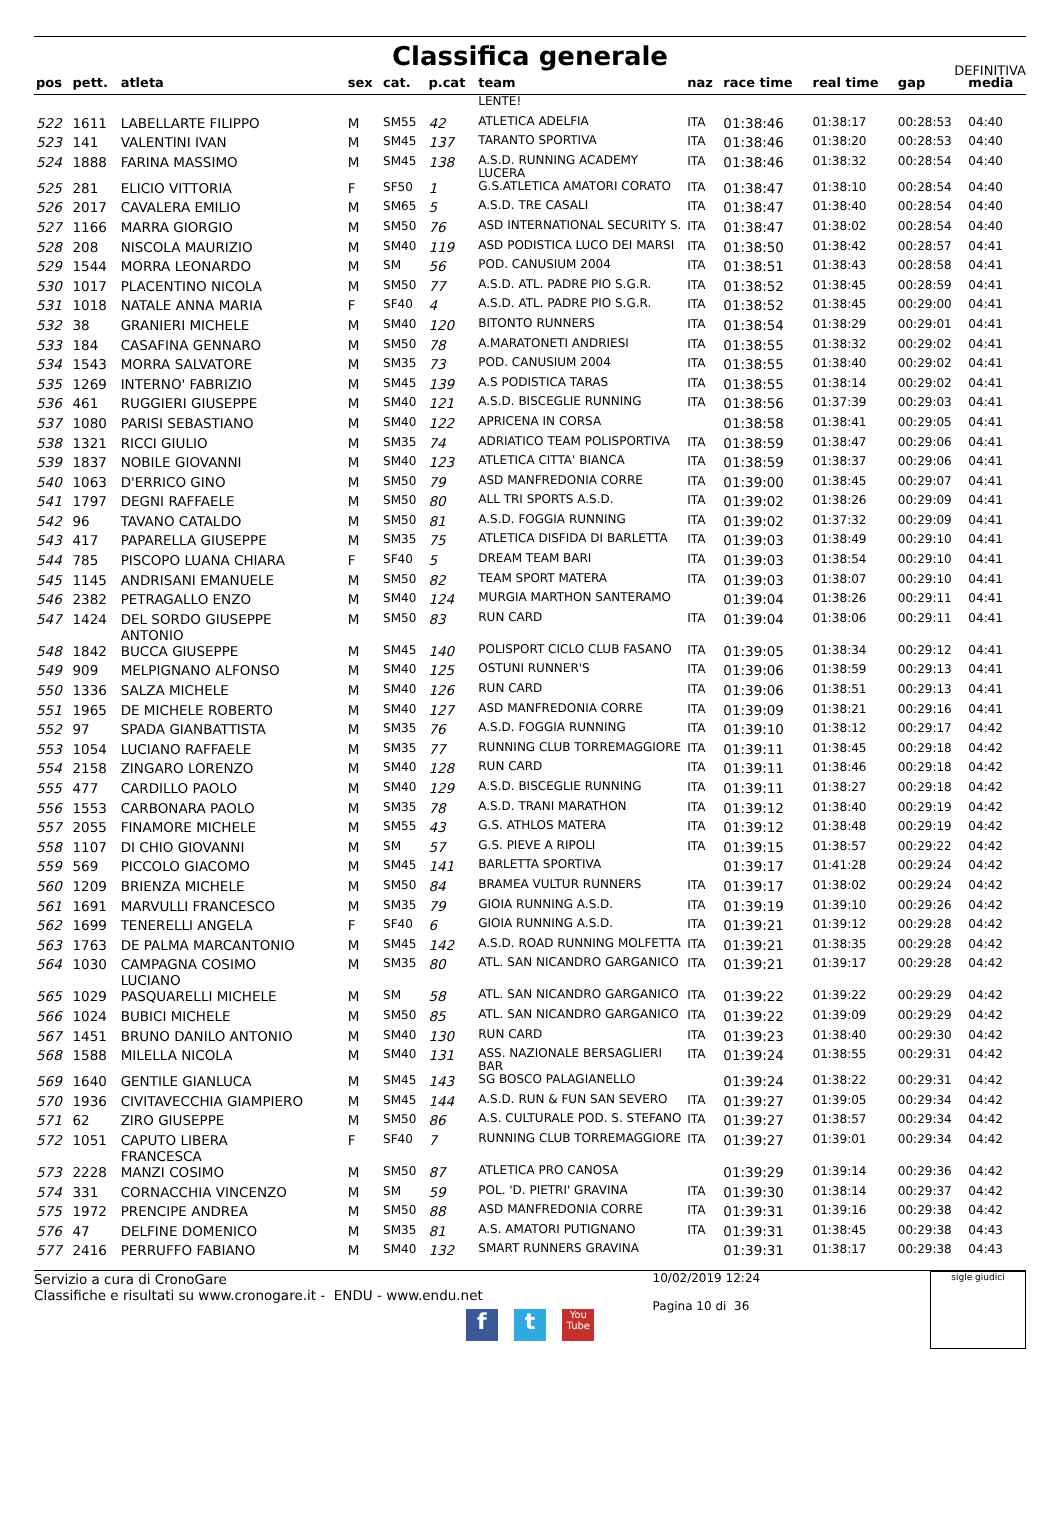Classifica generale
DEFINITIVA
| pos | pett. | atleta | sex | cat. | p.cat | team | naz | race time | real time | gap | media |
| --- | --- | --- | --- | --- | --- | --- | --- | --- | --- | --- | --- |
| | | | | | | LENTE! | | | | | |
| 522 | 1611 | LABELLARTE FILIPPO | M | SM55 | 42 | ATLETICA ADELFIA | ITA | 01:38:46 | 01:38:17 | 00:28:53 | 04:40 |
| 523 | 141 | VALENTINI IVAN | M | SM45 | 137 | TARANTO SPORTIVA | ITA | 01:38:46 | 01:38:20 | 00:28:53 | 04:40 |
| 524 | 1888 | FARINA MASSIMO | M | SM45 | 138 | A.S.D. RUNNING ACADEMY LUCERA | ITA | 01:38:46 | 01:38:32 | 00:28:54 | 04:40 |
| 525 | 281 | ELICIO VITTORIA | F | SF50 | 1 | G.S.ATLETICA AMATORI CORATO | ITA | 01:38:47 | 01:38:10 | 00:28:54 | 04:40 |
| 526 | 2017 | CAVALERA EMILIO | M | SM65 | 5 | A.S.D. TRE CASALI | ITA | 01:38:47 | 01:38:40 | 00:28:54 | 04:40 |
| 527 | 1166 | MARRA GIORGIO | M | SM50 | 76 | ASD INTERNATIONAL SECURITY S. | ITA | 01:38:47 | 01:38:02 | 00:28:54 | 04:40 |
| 528 | 208 | NISCOLA MAURIZIO | M | SM40 | 119 | ASD PODISTICA LUCO DEI MARSI | ITA | 01:38:50 | 01:38:42 | 00:28:57 | 04:41 |
| 529 | 1544 | MORRA LEONARDO | M | SM | 56 | POD. CANUSIUM 2004 | ITA | 01:38:51 | 01:38:43 | 00:28:58 | 04:41 |
| 530 | 1017 | PLACENTINO NICOLA | M | SM50 | 77 | A.S.D. ATL. PADRE PIO S.G.R. | ITA | 01:38:52 | 01:38:45 | 00:28:59 | 04:41 |
| 531 | 1018 | NATALE ANNA MARIA | F | SF40 | 4 | A.S.D. ATL. PADRE PIO S.G.R. | ITA | 01:38:52 | 01:38:45 | 00:29:00 | 04:41 |
| 532 | 38 | GRANIERI MICHELE | M | SM40 | 120 | BITONTO RUNNERS | ITA | 01:38:54 | 01:38:29 | 00:29:01 | 04:41 |
| 533 | 184 | CASAFINA GENNARO | M | SM50 | 78 | A.MARATONETI ANDRIESI | ITA | 01:38:55 | 01:38:32 | 00:29:02 | 04:41 |
| 534 | 1543 | MORRA SALVATORE | M | SM35 | 73 | POD. CANUSIUM 2004 | ITA | 01:38:55 | 01:38:40 | 00:29:02 | 04:41 |
| 535 | 1269 | INTERNO' FABRIZIO | M | SM45 | 139 | A.S PODISTICA TARAS | ITA | 01:38:55 | 01:38:14 | 00:29:02 | 04:41 |
| 536 | 461 | RUGGIERI GIUSEPPE | M | SM40 | 121 | A.S.D. BISCEGLIE RUNNING | ITA | 01:38:56 | 01:37:39 | 00:29:03 | 04:41 |
| 537 | 1080 | PARISI SEBASTIANO | M | SM40 | 122 | APRICENA IN CORSA | | 01:38:58 | 01:38:41 | 00:29:05 | 04:41 |
| 538 | 1321 | RICCI GIULIO | M | SM35 | 74 | ADRIATICO TEAM POLISPORTIVA | ITA | 01:38:59 | 01:38:47 | 00:29:06 | 04:41 |
| 539 | 1837 | NOBILE GIOVANNI | M | SM40 | 123 | ATLETICA CITTA' BIANCA | ITA | 01:38:59 | 01:38:37 | 00:29:06 | 04:41 |
| 540 | 1063 | D'ERRICO GINO | M | SM50 | 79 | ASD MANFREDONIA CORRE | ITA | 01:39:00 | 01:38:45 | 00:29:07 | 04:41 |
| 541 | 1797 | DEGNI RAFFAELE | M | SM50 | 80 | ALL TRI SPORTS A.S.D. | ITA | 01:39:02 | 01:38:26 | 00:29:09 | 04:41 |
| 542 | 96 | TAVANO CATALDO | M | SM50 | 81 | A.S.D. FOGGIA RUNNING | ITA | 01:39:02 | 01:37:32 | 00:29:09 | 04:41 |
| 543 | 417 | PAPARELLA GIUSEPPE | M | SM35 | 75 | ATLETICA DISFIDA DI BARLETTA | ITA | 01:39:03 | 01:38:49 | 00:29:10 | 04:41 |
| 544 | 785 | PISCOPO LUANA CHIARA | F | SF40 | 5 | DREAM TEAM BARI | ITA | 01:39:03 | 01:38:54 | 00:29:10 | 04:41 |
| 545 | 1145 | ANDRISANI EMANUELE | M | SM50 | 82 | TEAM SPORT MATERA | ITA | 01:39:03 | 01:38:07 | 00:29:10 | 04:41 |
| 546 | 2382 | PETRAGALLO ENZO | M | SM40 | 124 | MURGIA MARTHON SANTERAMO | | 01:39:04 | 01:38:26 | 00:29:11 | 04:41 |
| 547 | 1424 | DEL SORDO GIUSEPPE ANTONIO | M | SM50 | 83 | RUN CARD | ITA | 01:39:04 | 01:38:06 | 00:29:11 | 04:41 |
| 548 | 1842 | BUCCA GIUSEPPE | M | SM45 | 140 | POLISPORT CICLO CLUB FASANO | ITA | 01:39:05 | 01:38:34 | 00:29:12 | 04:41 |
| 549 | 909 | MELPIGNANO ALFONSO | M | SM40 | 125 | OSTUNI RUNNER'S | ITA | 01:39:06 | 01:38:59 | 00:29:13 | 04:41 |
| 550 | 1336 | SALZA MICHELE | M | SM40 | 126 | RUN CARD | ITA | 01:39:06 | 01:38:51 | 00:29:13 | 04:41 |
| 551 | 1965 | DE MICHELE ROBERTO | M | SM40 | 127 | ASD MANFREDONIA CORRE | ITA | 01:39:09 | 01:38:21 | 00:29:16 | 04:41 |
| 552 | 97 | SPADA GIANBATTISTA | M | SM35 | 76 | A.S.D. FOGGIA RUNNING | ITA | 01:39:10 | 01:38:12 | 00:29:17 | 04:42 |
| 553 | 1054 | LUCIANO RAFFAELE | M | SM35 | 77 | RUNNING CLUB TORREMAGGIORE | ITA | 01:39:11 | 01:38:45 | 00:29:18 | 04:42 |
| 554 | 2158 | ZINGARO LORENZO | M | SM40 | 128 | RUN CARD | ITA | 01:39:11 | 01:38:46 | 00:29:18 | 04:42 |
| 555 | 477 | CARDILLO PAOLO | M | SM40 | 129 | A.S.D. BISCEGLIE RUNNING | ITA | 01:39:11 | 01:38:27 | 00:29:18 | 04:42 |
| 556 | 1553 | CARBONARA PAOLO | M | SM35 | 78 | A.S.D. TRANI MARATHON | ITA | 01:39:12 | 01:38:40 | 00:29:19 | 04:42 |
| 557 | 2055 | FINAMORE MICHELE | M | SM55 | 43 | G.S. ATHLOS MATERA | ITA | 01:39:12 | 01:38:48 | 00:29:19 | 04:42 |
| 558 | 1107 | DI CHIO GIOVANNI | M | SM | 57 | G.S. PIEVE A RIPOLI | ITA | 01:39:15 | 01:38:57 | 00:29:22 | 04:42 |
| 559 | 569 | PICCOLO GIACOMO | M | SM45 | 141 | BARLETTA SPORTIVA | | 01:39:17 | 01:41:28 | 00:29:24 | 04:42 |
| 560 | 1209 | BRIENZA MICHELE | M | SM50 | 84 | BRAMEA VULTUR RUNNERS | ITA | 01:39:17 | 01:38:02 | 00:29:24 | 04:42 |
| 561 | 1691 | MARVULLI FRANCESCO | M | SM35 | 79 | GIOIA RUNNING A.S.D. | ITA | 01:39:19 | 01:39:10 | 00:29:26 | 04:42 |
| 562 | 1699 | TENERELLI ANGELA | F | SF40 | 6 | GIOIA RUNNING A.S.D. | ITA | 01:39:21 | 01:39:12 | 00:29:28 | 04:42 |
| 563 | 1763 | DE PALMA MARCANTONIO | M | SM45 | 142 | A.S.D. ROAD RUNNING MOLFETTA | ITA | 01:39:21 | 01:38:35 | 00:29:28 | 04:42 |
| 564 | 1030 | CAMPAGNA COSIMO LUCIANO | M | SM35 | 80 | ATL. SAN NICANDRO GARGANICO | ITA | 01:39:21 | 01:39:17 | 00:29:28 | 04:42 |
| 565 | 1029 | PASQUARELLI MICHELE | M | SM | 58 | ATL. SAN NICANDRO GARGANICO | ITA | 01:39:22 | 01:39:22 | 00:29:29 | 04:42 |
| 566 | 1024 | BUBICI MICHELE | M | SM50 | 85 | ATL. SAN NICANDRO GARGANICO | ITA | 01:39:22 | 01:39:09 | 00:29:29 | 04:42 |
| 567 | 1451 | BRUNO DANILO ANTONIO | M | SM40 | 130 | RUN CARD | ITA | 01:39:23 | 01:38:40 | 00:29:30 | 04:42 |
| 568 | 1588 | MILELLA NICOLA | M | SM40 | 131 | ASS. NAZIONALE BERSAGLIERI BAR | ITA | 01:39:24 | 01:38:55 | 00:29:31 | 04:42 |
| 569 | 1640 | GENTILE GIANLUCA | M | SM45 | 143 | SG BOSCO PALAGIANELLO | | 01:39:24 | 01:38:22 | 00:29:31 | 04:42 |
| 570 | 1936 | CIVITAVECCHIA GIAMPIERO | M | SM45 | 144 | A.S.D. RUN & FUN SAN SEVERO | ITA | 01:39:27 | 01:39:05 | 00:29:34 | 04:42 |
| 571 | 62 | ZIRO GIUSEPPE | M | SM50 | 86 | A.S. CULTURALE POD. S. STEFANO | ITA | 01:39:27 | 01:38:57 | 00:29:34 | 04:42 |
| 572 | 1051 | CAPUTO LIBERA FRANCESCA | F | SF40 | 7 | RUNNING CLUB TORREMAGGIORE | ITA | 01:39:27 | 01:39:01 | 00:29:34 | 04:42 |
| 573 | 2228 | MANZI COSIMO | M | SM50 | 87 | ATLETICA PRO CANOSA | | 01:39:29 | 01:39:14 | 00:29:36 | 04:42 |
| 574 | 331 | CORNACCHIA VINCENZO | M | SM | 59 | POL. 'D. PIETRI' GRAVINA | ITA | 01:39:30 | 01:38:14 | 00:29:37 | 04:42 |
| 575 | 1972 | PRENCIPE ANDREA | M | SM50 | 88 | ASD MANFREDONIA CORRE | ITA | 01:39:31 | 01:39:16 | 00:29:38 | 04:42 |
| 576 | 47 | DELFINE DOMENICO | M | SM35 | 81 | A.S. AMATORI PUTIGNANO | ITA | 01:39:31 | 01:38:45 | 00:29:38 | 04:43 |
| 577 | 2416 | PERRUFFO FABIANO | M | SM40 | 132 | SMART RUNNERS GRAVINA | | 01:39:31 | 01:38:17 | 00:29:38 | 04:43 |
Servizio a cura di CronoGare
Classifiche e risultati su www.cronogare.it - ENDU - www.endu.net
10/02/2019 12:24
Pagina 10 di 36
sigle giudici
f t You Tube